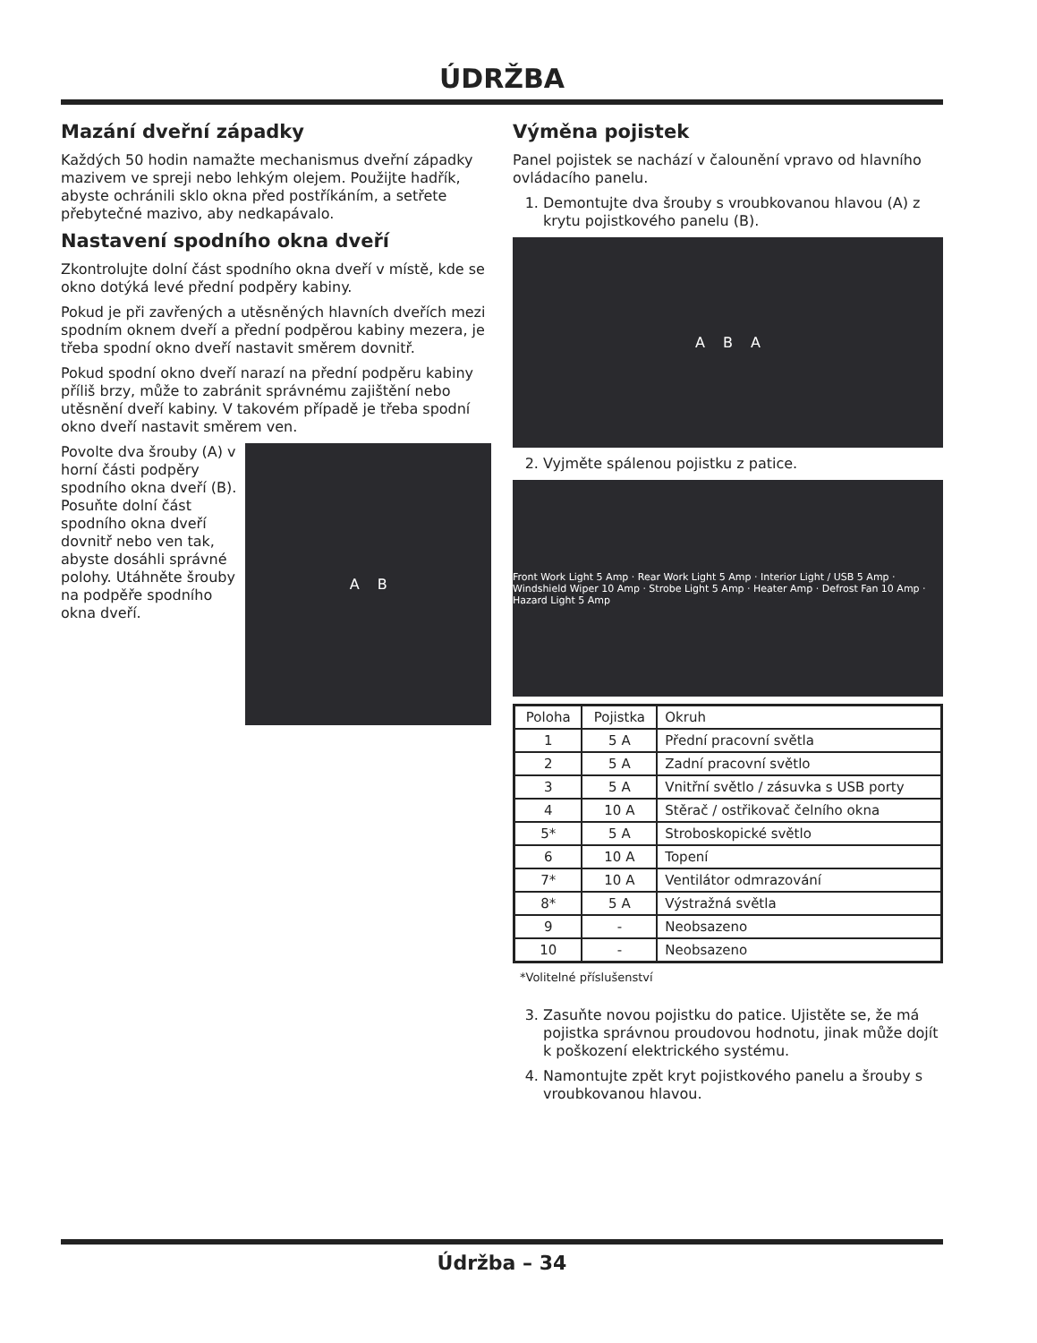ÚDRŽBA
Mazání dveřní západky
Každých 50 hodin namažte mechanismus dveřní západky mazivem ve spreji nebo lehkým olejem. Použijte hadřík, abyste ochránili sklo okna před postříkáním, a setřete přebytečné mazivo, aby nedkapávalo.
Nastavení spodního okna dveří
Zkontrolujte dolní část spodního okna dveří v místě, kde se okno dotýká levé přední podpěry kabiny.
Pokud je při zavřených a utěsněných hlavních dveřích mezi spodním oknem dveří a přední podpěrou kabiny mezera, je třeba spodní okno dveří nastavit směrem dovnitř.
Pokud spodní okno dveří narazí na přední podpěru kabiny příliš brzy, může to zabránit správnému zajištění nebo utěsnění dveří kabiny. V takovém případě je třeba spodní okno dveří nastavit směrem ven.
Povolte dva šrouby (A) v horní části podpěry spodního okna dveří (B). Posuňte dolní část spodního okna dveří dovnitř nebo ven tak, abyste dosáhli správné polohy. Utáhněte šrouby na podpěře spodního okna dveří.
A B
Výměna pojistek
Panel pojistek se nachází v čalounění vpravo od hlavního ovládacího panelu.
1. Demontujte dva šrouby s vroubkovanou hlavou (A) z krytu pojistkového panelu (B).
A B A
2. Vyjměte spálenou pojistku z patice.
Front Work Light 5 Amp · Rear Work Light 5 Amp · Interior Light / USB 5 Amp · Windshield Wiper 10 Amp · Strobe Light 5 Amp · Heater Amp · Defrost Fan 10 Amp · Hazard Light 5 Amp
| Poloha | Pojistka | Okruh |
| --- | --- | --- |
| 1 | 5 A | Přední pracovní světla |
| 2 | 5 A | Zadní pracovní světlo |
| 3 | 5 A | Vnitřní světlo / zásuvka s USB porty |
| 4 | 10 A | Stěrač / ostřikovač čelního okna |
| 5* | 5 A | Stroboskopické světlo |
| 6 | 10 A | Topení |
| 7* | 10 A | Ventilátor odmrazování |
| 8* | 5 A | Výstražná světla |
| 9 | - | Neobsazeno |
| 10 | - | Neobsazeno |
*Volitelné příslušenství
3. Zasuňte novou pojistku do patice. Ujistěte se, že má pojistka správnou proudovou hodnotu, jinak může dojít k poškození elektrického systému.
4. Namontujte zpět kryt pojistkového panelu a šrouby s vroubkovanou hlavou.
Údržba – 34